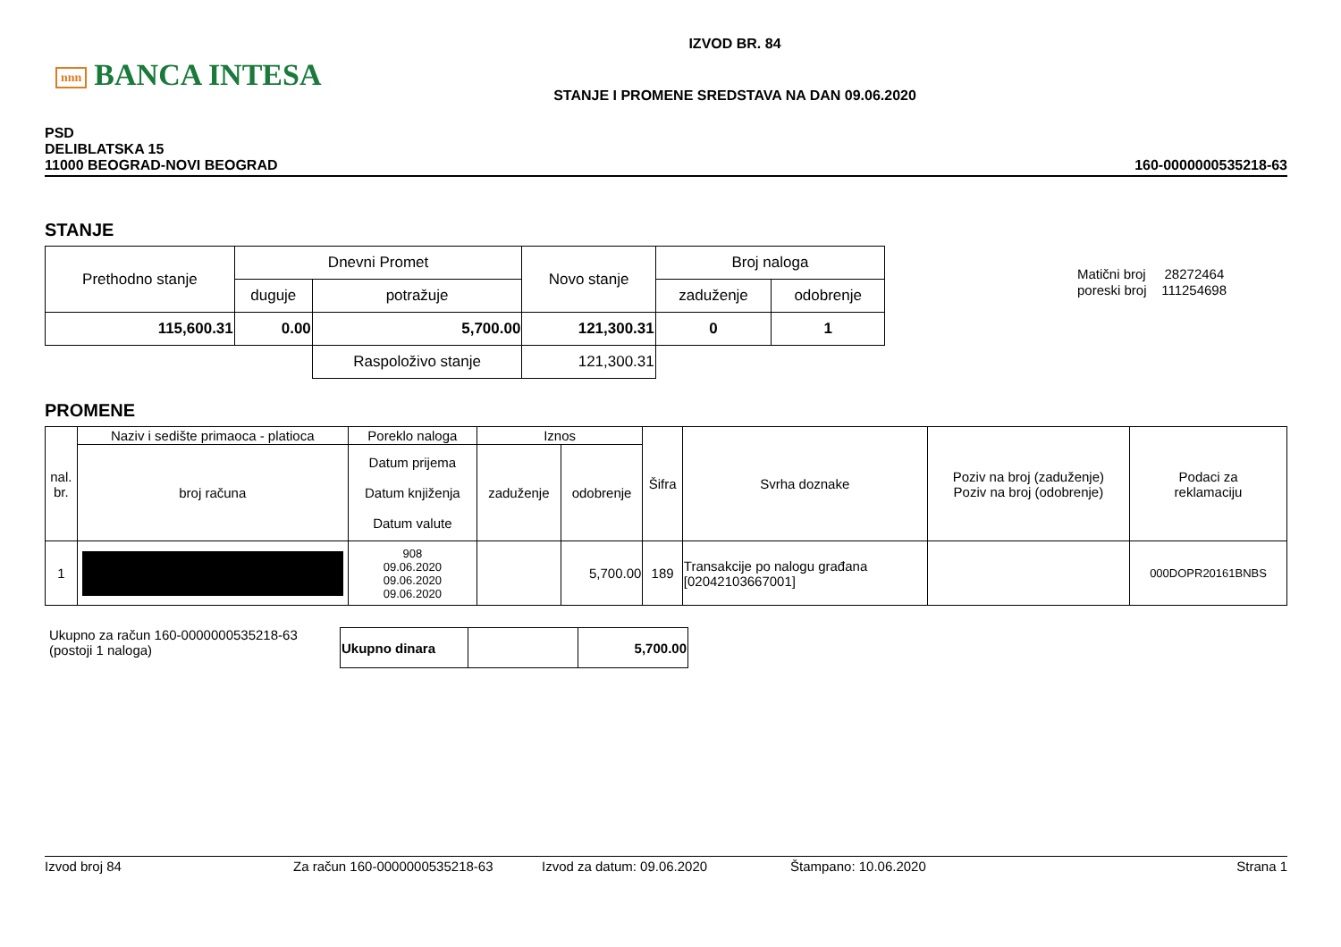nnn BANCA INTESA
IZVOD BR. 84
STANJE I PROMENE SREDSTAVA NA DAN 09.06.2020
PSD
DELIBLATSKA 15
11000 BEOGRAD-NOVI BEOGRAD
160-0000000535218-63
STANJE
| Prethodno stanje | Dnevni Promet | | Novo stanje | Broj naloga | |
| | duguje | potražuje | | zaduženje | odobrenje |
| 115,600.31 | 0.00 | 5,700.00 | 121,300.31 | 0 | 1 |
| | | Raspoloživo stanje | 121,300.31 | | |
Matični broj 28272464
poreski broj 111254698
PROMENE
| nal. br. | Naziv i sedište primaoca - platioca | Poreklo naloga | Iznos | | Šifra | Svrha doznake | Poziv na broj (zaduženje) Poziv na broj (odobrenje) | Podaci za reklamaciju |
| | broj računa | Datum prijema Datum knjiženja Datum valute | zaduženje | odobrenje | | | | |
| 1 | | 908 09.06.2020 09.06.2020 09.06.2020 | | 5,700.00 | 189 | Transakcije po nalogu građana [02042103667001] | | 000DOPR20161BNBS |
Ukupno za račun 160-0000000535218-63
(postoji 1 naloga)
| Ukupno dinara | | 5,700.00 |
Izvod broj 84 Za račun 160-0000000535218-63 Izvod za datum: 09.06.2020 Štampano: 10.06.2020 Strana 1